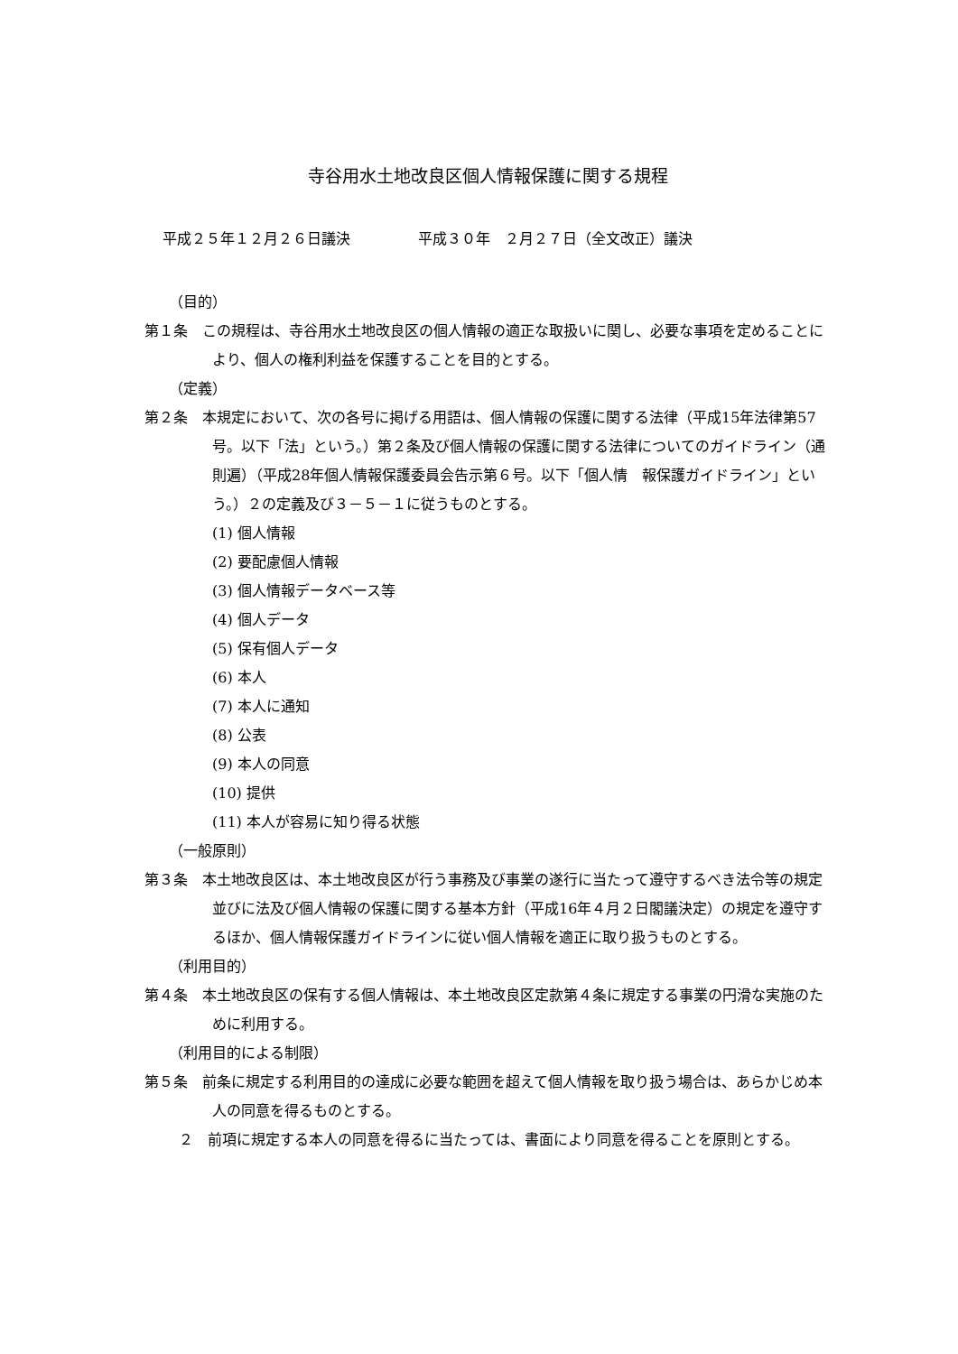寺谷用水土地改良区個人情報保護に関する規程
平成２５年１２月２６日議決 平成３０年　２月２７日（全文改正）議決
（目的）
第１条　この規程は、寺谷用水土地改良区の個人情報の適正な取扱いに関し、必要な事項を定めることにより、個人の権利利益を保護することを目的とする。
（定義）
第２条　本規定において、次の各号に掲げる用語は、個人情報の保護に関する法律（平成15年法律第57号。以下「法」という。）第２条及び個人情報の保護に関する法律についてのガイドライン（通則遍）（平成28年個人情報保護委員会告示第６号。以下「個人情　報保護ガイドライン」という。）２の定義及び３－５－１に従うものとする。
(1) 個人情報
(2) 要配慮個人情報
(3) 個人情報データベース等
(4) 個人データ
(5) 保有個人データ
(6) 本人
(7) 本人に通知
(8) 公表
(9) 本人の同意
(10) 提供
(11) 本人が容易に知り得る状態
（一般原則）
第３条　本土地改良区は、本土地改良区が行う事務及び事業の遂行に当たって遵守するべき法令等の規定並びに法及び個人情報の保護に関する基本方針（平成16年４月２日閣議決定）の規定を遵守するほか、個人情報保護ガイドラインに従い個人情報を適正に取り扱うものとする。
（利用目的）
第４条　本土地改良区の保有する個人情報は、本土地改良区定款第４条に規定する事業の円滑な実施のために利用する。
（利用目的による制限）
第５条　前条に規定する利用目的の達成に必要な範囲を超えて個人情報を取り扱う場合は、あらかじめ本人の同意を得るものとする。
２　前項に規定する本人の同意を得るに当たっては、書面により同意を得ることを原則とする。